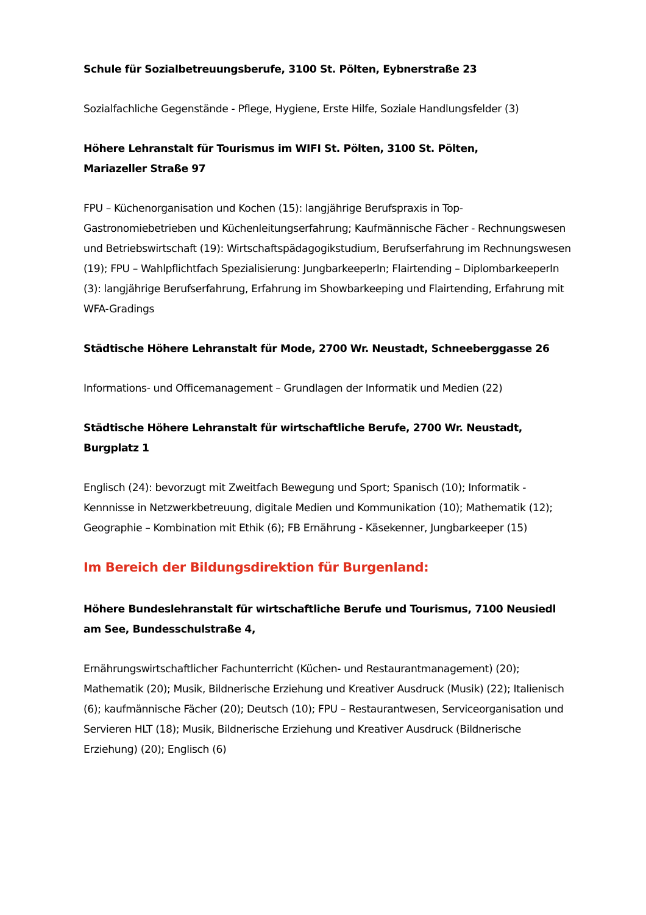Schule für Sozialbetreuungsberufe, 3100 St. Pölten, Eybnerstraße 23
Sozialfachliche Gegenstände - Pflege, Hygiene, Erste Hilfe, Soziale Handlungsfelder (3)
Höhere Lehranstalt für Tourismus im WIFI St. Pölten, 3100 St. Pölten,
Mariazeller Straße 97
FPU – Küchenorganisation und Kochen (15): langjährige Berufspraxis in Top-Gastronomiebetrieben und Küchenleitungserfahrung; Kaufmännische Fächer - Rechnungswesen und Betriebswirtschaft (19): Wirtschaftspädagogikstudium, Berufserfahrung im Rechnungswesen (19); FPU – Wahlpflichtfach Spezialisierung: JungbarkeeperIn; Flairtending – DiplombarkeeperIn (3): langjährige Berufserfahrung, Erfahrung im Showbarkeeping und Flairtending, Erfahrung mit WFA-Gradings
Städtische Höhere Lehranstalt für Mode, 2700 Wr. Neustadt, Schneeberggasse 26
Informations- und Officemanagement – Grundlagen der Informatik und Medien (22)
Städtische Höhere Lehranstalt für wirtschaftliche Berufe, 2700 Wr. Neustadt, Burgplatz 1
Englisch (24): bevorzugt mit Zweitfach Bewegung und Sport; Spanisch (10); Informatik - Kennnisse in Netzwerkbetreuung, digitale Medien und Kommunikation (10); Mathematik (12); Geographie – Kombination mit Ethik (6); FB Ernährung - Käsekenner, Jungbarkeeper (15)
Im Bereich der Bildungsdirektion für Burgenland:
Höhere Bundeslehranstalt für wirtschaftliche Berufe und Tourismus, 7100 Neusiedl am See, Bundesschulstraße 4,
Ernährungswirtschaftlicher Fachunterricht (Küchen- und Restaurantmanagement) (20); Mathematik (20); Musik, Bildnerische Erziehung und Kreativer Ausdruck (Musik) (22); Italienisch (6); kaufmännische Fächer (20); Deutsch (10); FPU – Restaurantwesen, Serviceorganisation und Servieren HLT (18); Musik, Bildnerische Erziehung und Kreativer Ausdruck (Bildnerische Erziehung) (20); Englisch (6)